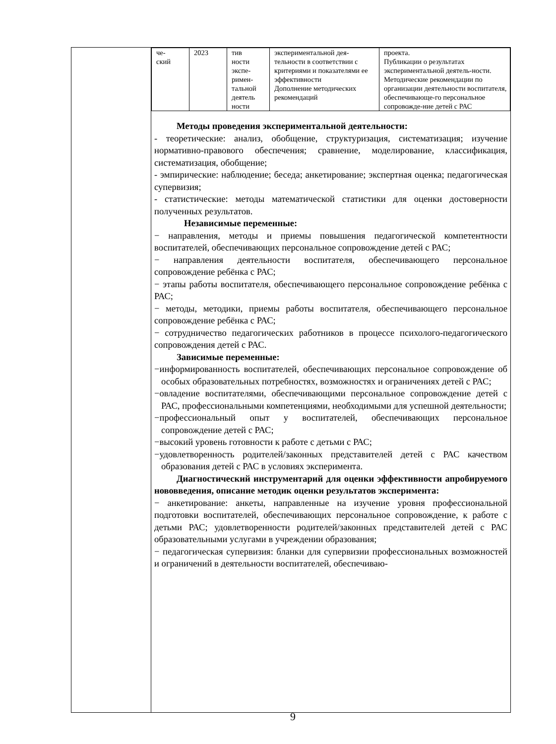| | / че- ский / 2023 / тив ности экспе- римен- тальной деятель ности / экспериментальной дея- тельности в соответствии с критериями и показателями ее эффективности Дополнение методических рекомендаций / проекта. Публикации о результатах экспериментальной деятель-ности. Методические рекомендации по организации деятельности воспитателя, обеспечивающе-го персональное сопровожде-ние детей с РАС / Методы проведения экспериментальной деятельности: - теоретические: анализ, обобщение, структуризация, систематизация; изучение нормативно-правового обеспечения; сравнение, моделирование, классификация, систематизация, обобщение; - эмпирические: наблюдение; беседа; анкетирование; экспертная оценка; педагогическая супервизия; - статистические: методы математической статистики для оценки достоверности полученных результатов. Независимые переменные: − направления, методы и приемы повышения педагогической компетентности воспитателей, обеспечивающих персональное сопровождение детей с РАС; − направления деятельности воспитателя, обеспечивающего персональное сопровождение ребёнка с РАС; − этапы работы воспитателя, обеспечивающего персональное сопровождение ребёнка с РАС; − методы, методики, приемы работы воспитателя, обеспечивающего персональное сопровождение ребёнка с РАС; − сотрудничество педагогических работников в процессе психолого-педагогического сопровождения детей с РАС. Зависимые переменные: −информированность воспитателей, обеспечивающих персональное сопровождение об особых образовательных потребностях, возможностях и ограничениях детей с РАС; −овладение воспитателями, обеспечивающими персональное сопровождение детей с РАС, профессиональными компетенциями, необходимыми для успешной деятельности; −профессиональный опыт у воспитателей, обеспечивающих персональное сопровождение детей с РАС; −высокий уровень готовности к работе с детьми с РАС; −удовлетворенность родителей/законных представителей детей с РАС качеством образования детей с РАС в условиях эксперимента. Диагностический инструментарий для оценки эффективности апробируемого нововведения, описание методик оценки результатов эксперимента: − анкетирование: анкеты, направленные на изучение уровня профессиональной подготовки воспитателей, обеспечивающих персональное сопровождение, к работе с детьми РАС; удовлетворенности родителей/законных представителей детей с РАС образовательными услугами в учреждении образования; − педагогическая супервизия: бланки для супервизии профессиональных возможностей и ограничений в деятельности воспитателей, обеспечиваю- |
9